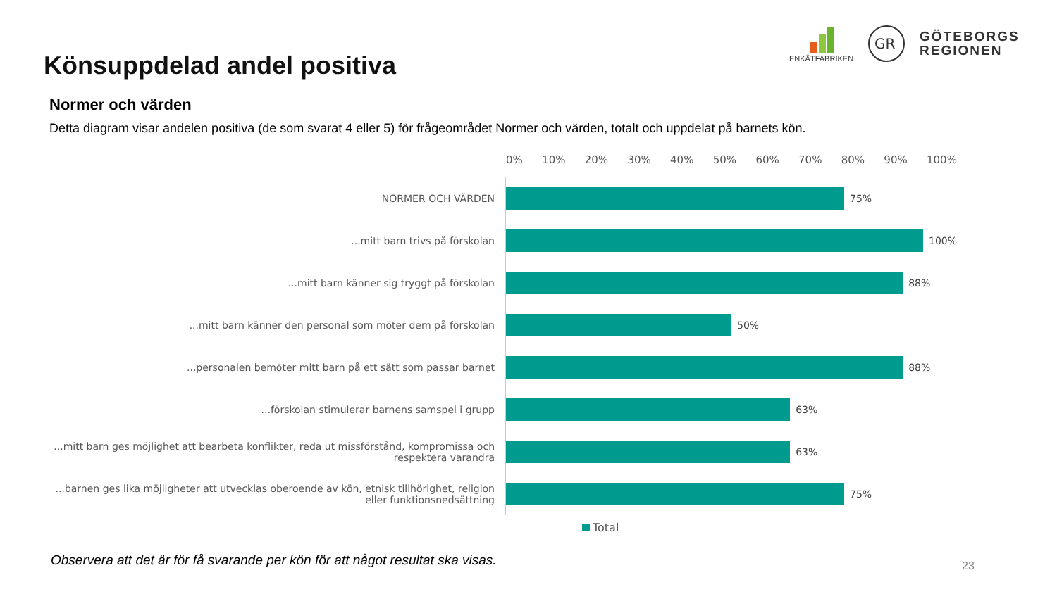Könsuppdelad andel positiva
ENKÄTFABRIKEN
GR
GÖTEBORGS
REGIONEN
Normer och värden
Detta diagram visar andelen positiva (de som svarat 4 eller 5) för frågeområdet Normer och värden, totalt och uppdelat på barnets kön.
0% 10% 20% 30% 40% 50% 60% 70% 80% 90% 100%
NORMER OCH VÄRDEN
75%
...mitt barn trivs på förskolan
100%
...mitt barn känner sig tryggt på förskolan
88%
...mitt barn känner den personal som möter dem på förskolan
50%
...personalen bemöter mitt barn på ett sätt som passar barnet
88%
...förskolan stimulerar barnens samspel i grupp
63%
...mitt barn ges möjlighet att bearbeta konflikter, reda ut missförstånd, kompromissa och respektera varandra
63%
...barnen ges lika möjligheter att utvecklas oberoende av kön, etnisk tillhörighet, religion eller funktionsnedsättning
75%
Total
Observera att det är för få svarande per kön för att något resultat ska visas.
23